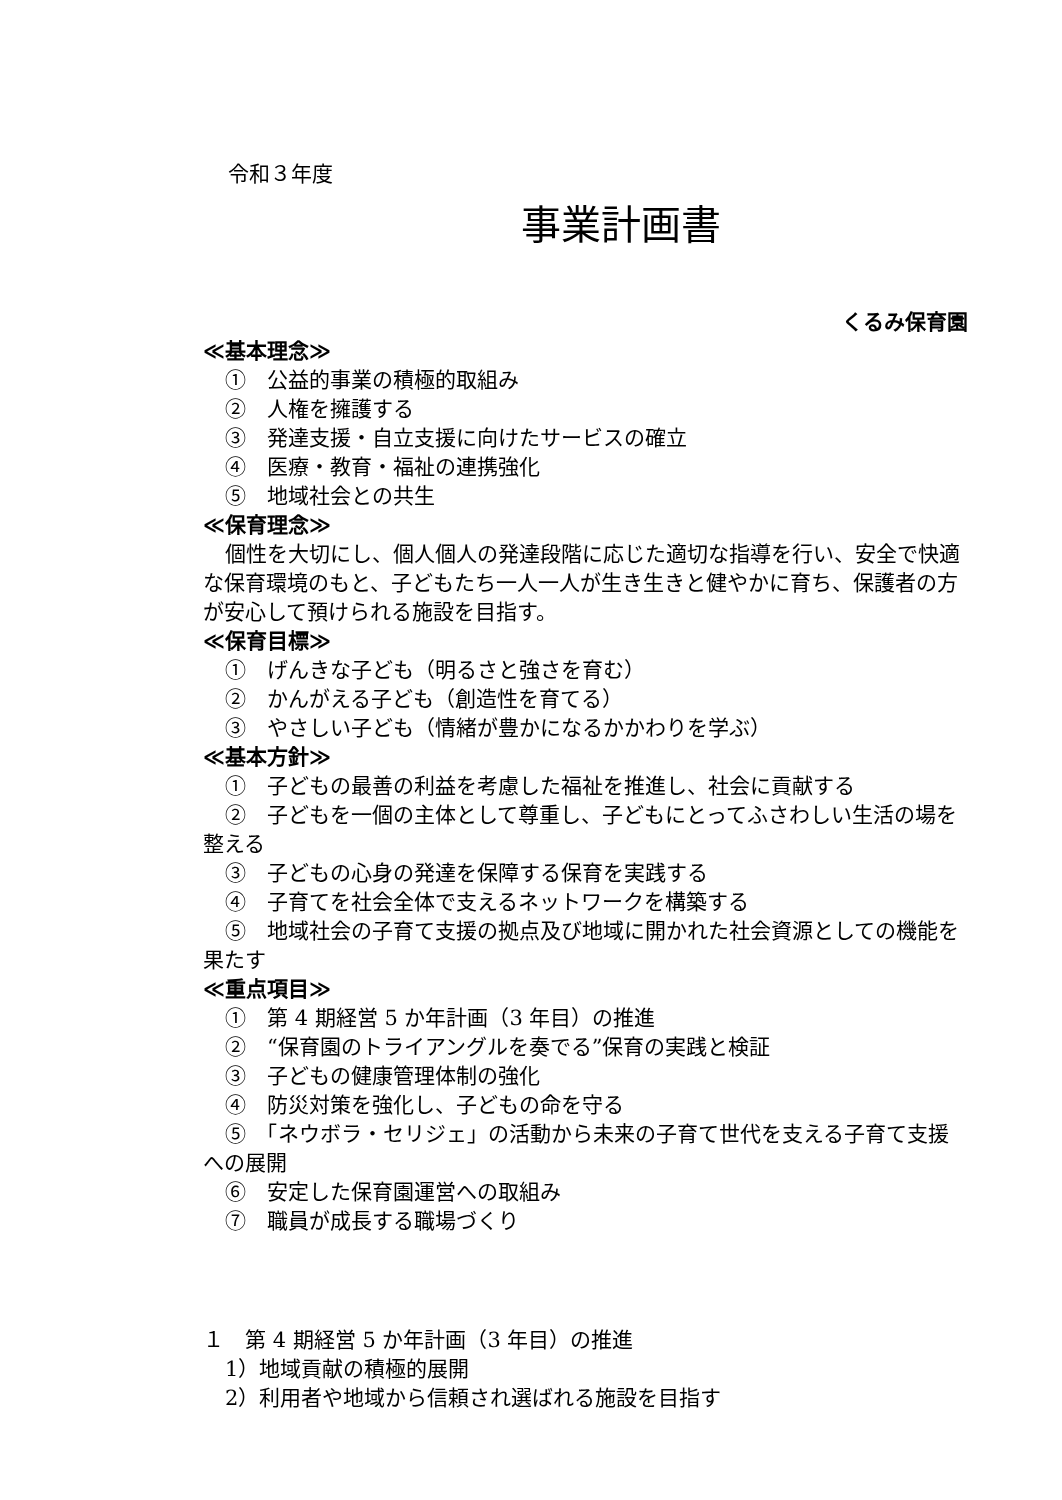令和３年度
事業計画書
くるみ保育園
≪基本理念≫
①　公益的事業の積極的取組み
②　人権を擁護する
③　発達支援・自立支援に向けたサービスの確立
④　医療・教育・福祉の連携強化
⑤　地域社会との共生
≪保育理念≫
個性を大切にし、個人個人の発達段階に応じた適切な指導を行い、安全で快適な保育環境のもと、子どもたち一人一人が生き生きと健やかに育ち、保護者の方が安心して預けられる施設を目指す。
≪保育目標≫
①　げんきな子ども（明るさと強さを育む）
②　かんがえる子ども（創造性を育てる）
③　やさしい子ども（情緒が豊かになるかかわりを学ぶ）
≪基本方針≫
①　子どもの最善の利益を考慮した福祉を推進し、社会に貢献する
②　子どもを一個の主体として尊重し、子どもにとってふさわしい生活の場を整える
③　子どもの心身の発達を保障する保育を実践する
④　子育てを社会全体で支えるネットワークを構築する
⑤　地域社会の子育て支援の拠点及び地域に開かれた社会資源としての機能を果たす
≪重点項目≫
①　第 4 期経営 5 か年計画（3 年目）の推進
②　“保育園のトライアングルを奏でる”保育の実践と検証
③　子どもの健康管理体制の強化
④　防災対策を強化し、子どもの命を守る
⑤　「ネウボラ・セリジェ」の活動から未来の子育て世代を支える子育て支援への展開
⑥　安定した保育園運営への取組み
⑦　職員が成長する職場づくり
１　第 4 期経営 5 か年計画（3 年目）の推進
1）地域貢献の積極的展開
2）利用者や地域から信頼され選ばれる施設を目指す